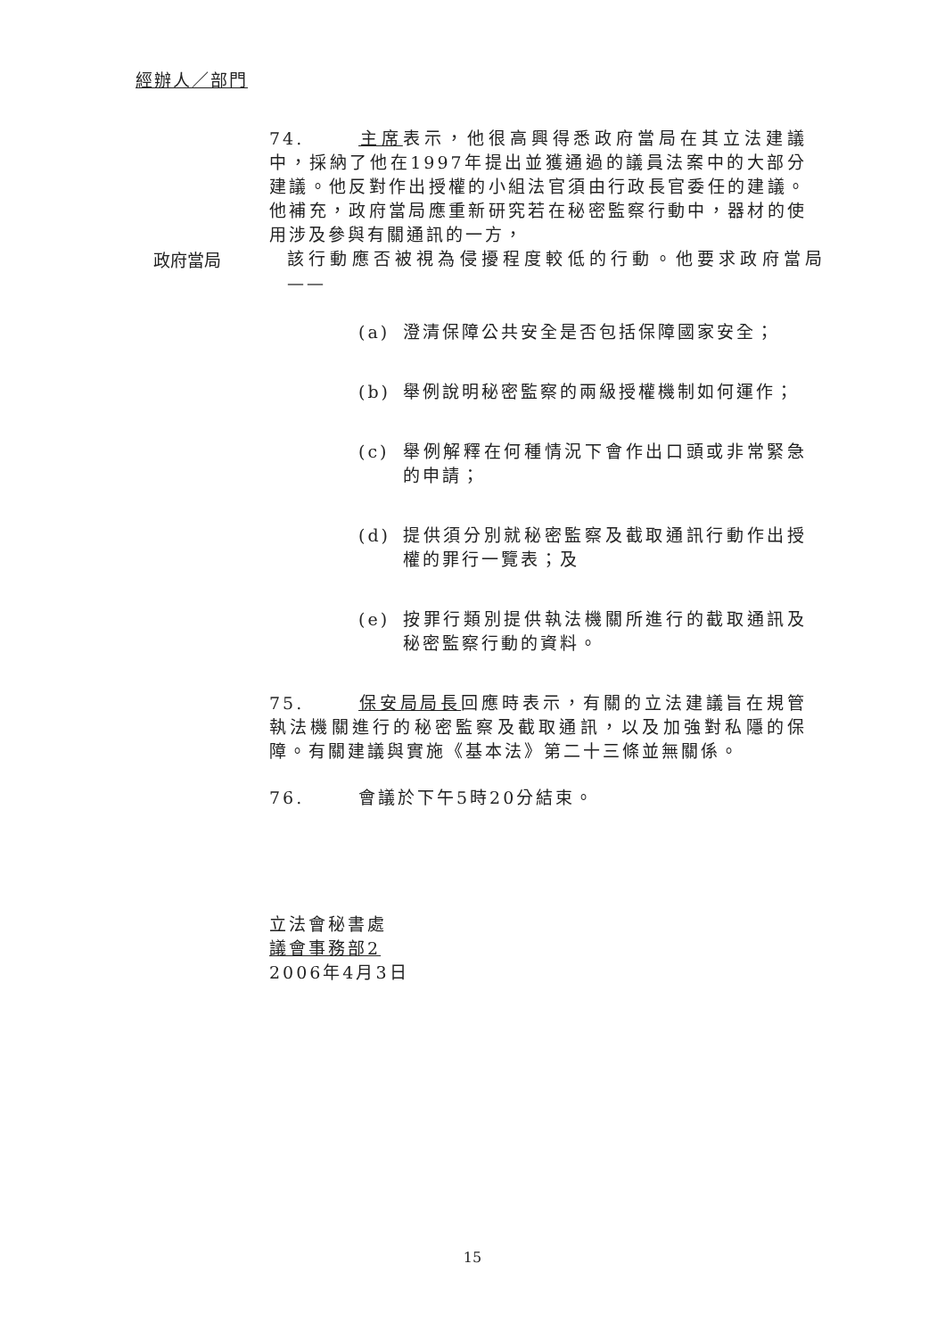經辦人／部門
74. 主席表示，他很高興得悉政府當局在其立法建議中，採納了他在1997年提出並獲通過的議員法案中的大部分建議。他反對作出授權的小組法官須由行政長官委任的建議。他補充，政府當局應重新研究若在秘密監察行動中，器材的使用涉及參與有關通訊的一方，
政府當局
該行動應否被視為侵擾程度較低的行動。他要求政府當局 ——
(a) 澄清保障公共安全是否包括保障國家安全；
(b) 舉例說明秘密監察的兩級授權機制如何運作；
(c) 舉例解釋在何種情況下會作出口頭或非常緊急的申請；
(d) 提供須分別就秘密監察及截取通訊行動作出授權的罪行一覽表；及
(e) 按罪行類別提供執法機關所進行的截取通訊及秘密監察行動的資料。
75. 保安局局長回應時表示，有關的立法建議旨在規管執法機關進行的秘密監察及截取通訊，以及加強對私隱的保障。有關建議與實施《基本法》第二十三條並無關係。
76. 會議於下午5時20分結束。
立法會秘書處
議會事務部2
2006年4月3日
15